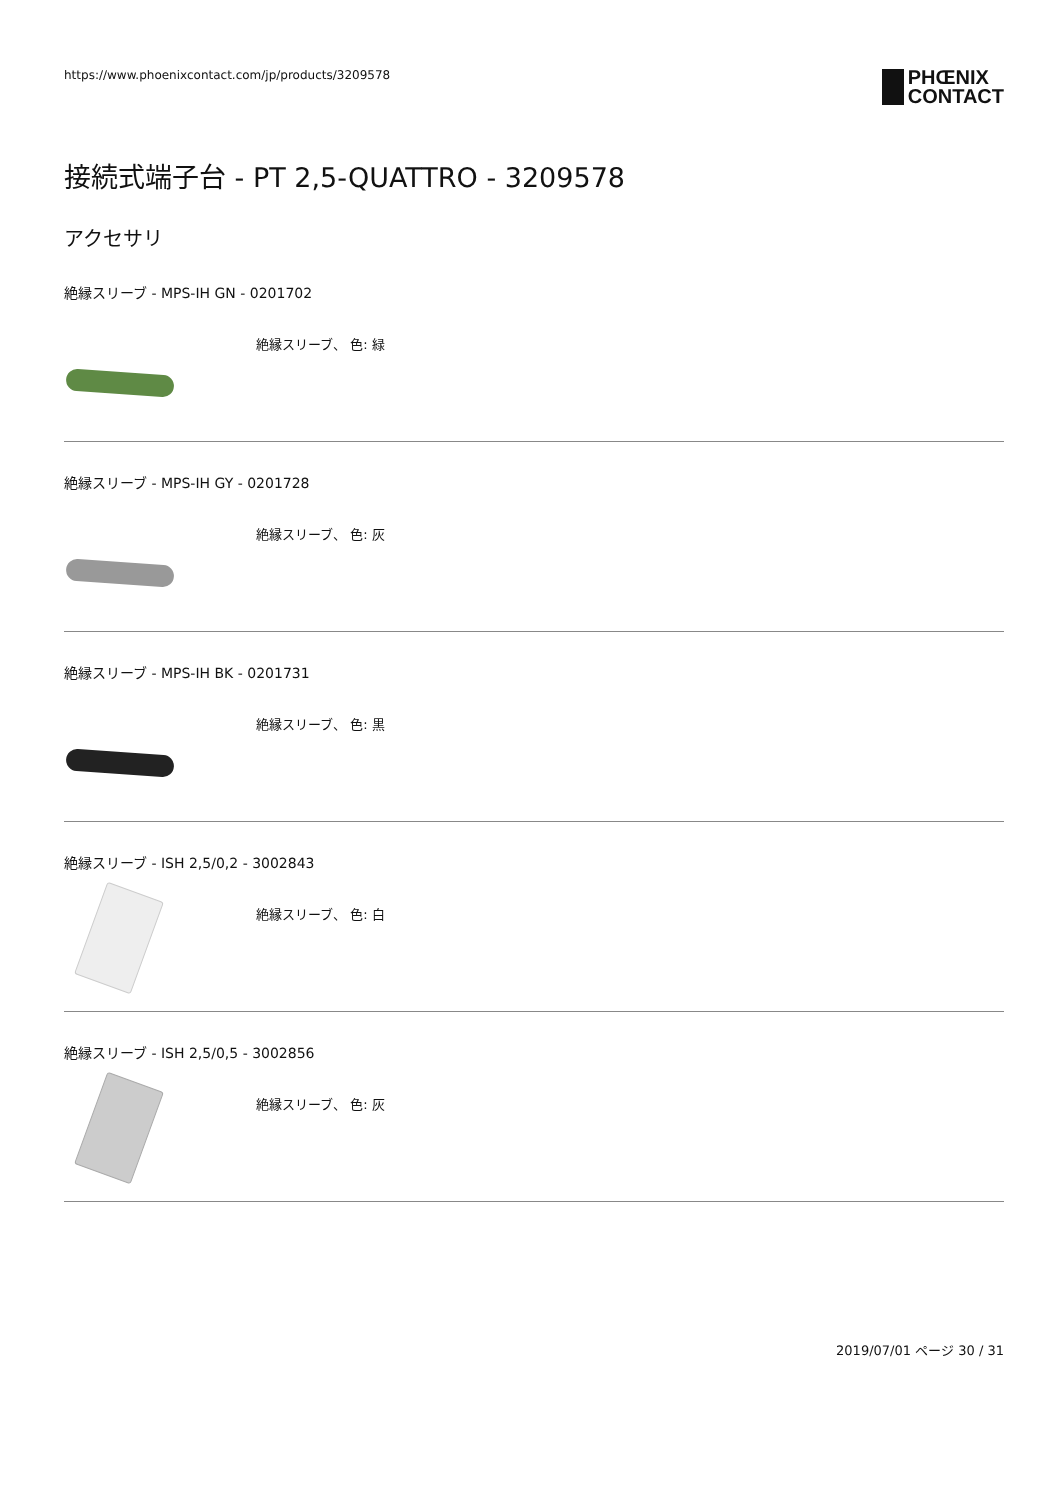https://www.phoenixcontact.com/jp/products/3209578
PHŒNIX
CONTACT
接続式端子台 - PT 2,5-QUATTRO - 3209578
アクセサリ
絶縁スリーブ - MPS-IH GN - 0201702
絶縁スリーブ、 色: 緑
絶縁スリーブ - MPS-IH GY - 0201728
絶縁スリーブ、 色: 灰
絶縁スリーブ - MPS-IH BK - 0201731
絶縁スリーブ、 色: 黒
絶縁スリーブ - ISH 2,5/0,2 - 3002843
絶縁スリーブ、 色: 白
絶縁スリーブ - ISH 2,5/0,5 - 3002856
絶縁スリーブ、 色: 灰
2019/07/01 ページ 30 / 31